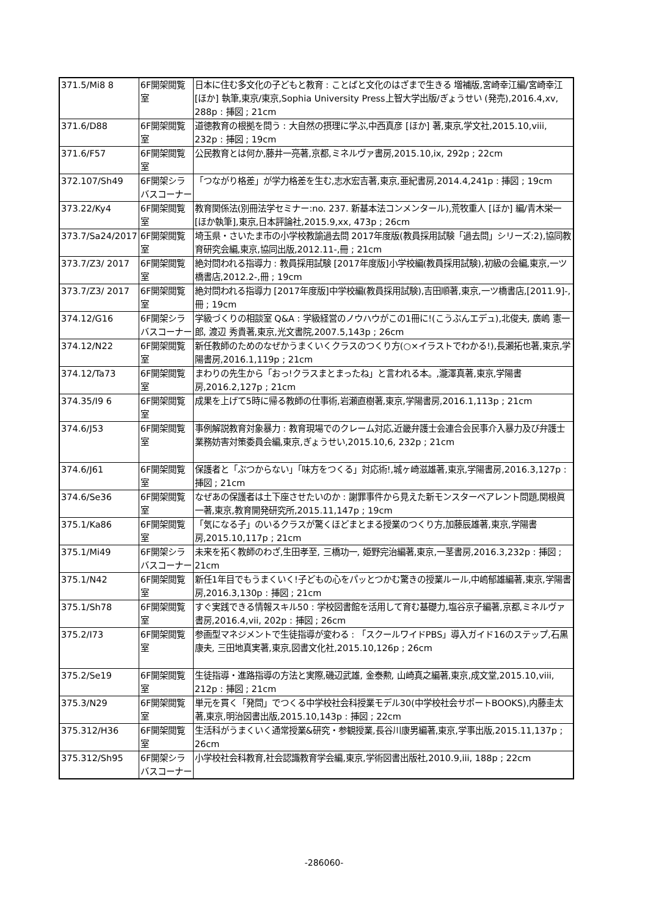| 371.5/Mi8 8 | 6F開架閲覧室 | 日本に住む多文化の子どもと教育 : ことばと文化のはざまで生きる 増補版,宮崎幸江編/宮崎幸江 [ほか] 執筆,東京/東京,Sophia University Press上智大学出版/ぎょうせい (発売),2016.4,xv, 288p : 挿図 ; 21cm |
| 371.6/D88 | 6F開架閲覧室 | 道徳教育の根拠を問う : 大自然の摂理に学ぶ,中西真彦 [ほか] 著,東京,学文社,2015.10,viii, 232p : 挿図 ; 19cm |
| 371.6/F57 | 6F開架閲覧室 | 公民教育とは何か,藤井一亮著,京都,ミネルヴァ書房,2015.10,ix, 292p ; 22cm |
| 372.107/Sh49 | 6F開架シラバスコーナー | 「つながり格差」が学力格差を生む,志水宏吉著,東京,亜紀書房,2014.4,241p : 挿図 ; 19cm |
| 373.22/Ky4 | 6F開架閲覧室 | 教育関係法(別冊法学セミナー:no. 237. 新基本法コンメンタール),荒牧重人 [ほか] 編/青木栄一 [ほか執筆],東京,日本評論社,2015.9,xx, 473p ; 26cm |
| 373.7/Sa24/2017 | 6F開架閲覧室 | 埼玉県・さいたま市の小学校教諭過去問 2017年度版(教員採用試験「過去問」シリーズ:2),協同教育研究会編,東京,協同出版,2012.11-,冊 ; 21cm |
| 373.7/Z3/ 2017 | 6F開架閲覧室 | 絶対問われる指導力 : 教員採用試験 [2017年度版]小学校編(教員採用試験),初級の会編,東京,一ツ橋書店,2012.2-,冊 ; 19cm |
| 373.7/Z3/ 2017 | 6F開架閲覧室 | 絶対問われる指導力 [2017年度版]中学校編(教員採用試験),吉田順著,東京,一ツ橋書店,[2011.9]-,冊 ; 19cm |
| 374.12/G16 | 6F開架シラバスコーナー | 学級づくりの相談室 Q&A : 学級経営のノウハウがこの1冊に!(こうぶんエデュ),北俊夫, 廣嶋 憲一郎, 渡辺 秀貴著,東京,光文書院,2007.5,143p ; 26cm |
| 374.12/N22 | 6F開架閲覧室 | 新任教師のためのなぜかうまくいくクラスのつくり方(○×イラストでわかる!),長瀬拓也著,東京,学陽書房,2016.1,119p ; 21cm |
| 374.12/Ta73 | 6F開架閲覧室 | まわりの先生から「おっ!クラスまとまったね」と言われる本。,瀧澤真著,東京,学陽書房,2016.2,127p ; 21cm |
| 374.35/I9 6 | 6F開架閲覧室 | 成果を上げて5時に帰る教師の仕事術,岩瀬直樹著,東京,学陽書房,2016.1,113p ; 21cm |
| 374.6/J53 | 6F開架閲覧室 | 事例解説教育対象暴力 : 教育現場でのクレーム対応,近畿弁護士会連合会民事介入暴力及び弁護士業務妨害対策委員会編,東京,ぎょうせい,2015.10,6, 232p ; 21cm |
| 374.6/J61 | 6F開架閲覧室 | 保護者と「ぶつからない」「味方をつくる」対応術!,城ヶ崎滋雄著,東京,学陽書房,2016.3,127p : 挿図 ; 21cm |
| 374.6/Se36 | 6F開架閲覧室 | なぜあの保護者は土下座させたいのか : 謝罪事件から見えた新モンスターペアレント問題,関根眞一著,東京,教育開発研究所,2015.11,147p ; 19cm |
| 375.1/Ka86 | 6F開架閲覧室 | 「気になる子」のいるクラスが驚くほどまとまる授業のつくり方,加藤辰雄著,東京,学陽書房,2015.10,117p ; 21cm |
| 375.1/Mi49 | 6F開架シラバスコーナー | 未来を拓く教師のわざ,生田孝至, 三橋功一, 姫野完治編著,東京,一茎書房,2016.3,232p : 挿図 ; 21cm |
| 375.1/N42 | 6F開架閲覧室 | 新任1年目でもうまくいく!子どもの心をパッとつかむ驚きの授業ルール,中嶋郁雄編著,東京,学陽書房,2016.3,130p : 挿図 ; 21cm |
| 375.1/Sh78 | 6F開架閲覧室 | すぐ実践できる情報スキル50 : 学校図書館を活用して育む基礎力,塩谷京子編著,京都,ミネルヴァ書房,2016.4,vii, 202p : 挿図 ; 26cm |
| 375.2/I73 | 6F開架閲覧室 | 参画型マネジメントで生徒指導が変わる : 「スクールワイドPBS」導入ガイド16のステップ,石黒康夫, 三田地真実著,東京,図書文化社,2015.10,126p ; 26cm |
| 375.2/Se19 | 6F開架閲覧室 | 生徒指導・進路指導の方法と実際,磯辺武雄, 金泰勲, 山崎真之編著,東京,成文堂,2015.10,viii, 212p : 挿図 ; 21cm |
| 375.3/N29 | 6F開架閲覧室 | 単元を貫く「発問」でつくる中学校社会科授業モデル30(中学校社会サポートBOOKS),内藤圭太著,東京,明治図書出版,2015.10,143p : 挿図 ; 22cm |
| 375.312/H36 | 6F開架閲覧室 | 生活科がうまくいく通常授業&研究・参観授業,長谷川康男編著,東京,学事出版,2015.11,137p ; 26cm |
| 375.312/Sh95 | 6F開架シラバスコーナー | 小学校社会科教育,社会認識教育学会編,東京,学術図書出版社,2010.9,iii, 188p ; 22cm |
-286060-